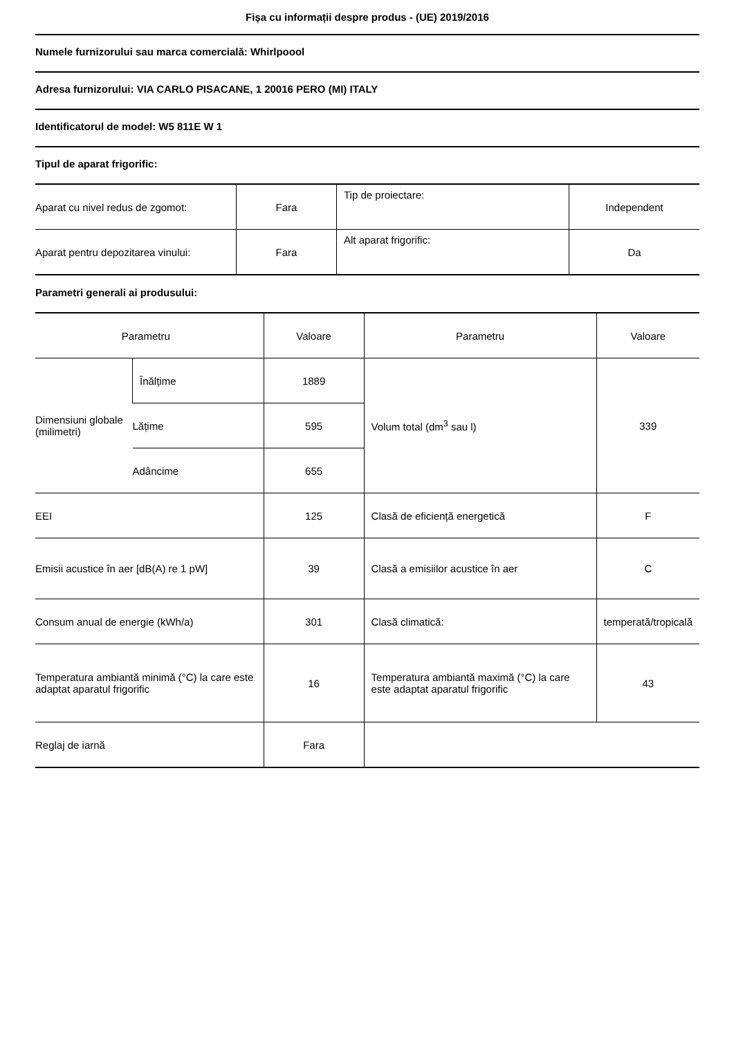Fișa cu informații despre produs - (UE) 2019/2016
Numele furnizorului sau marca comercială: Whirlpoool
Adresa furnizorului: VIA CARLO PISACANE, 1 20016 PERO (MI) ITALY
Identificatorul de model: W5 811E W 1
Tipul de aparat frigorific:
| Aparat cu nivel redus de zgomot: | Fara | Tip de proiectare: | Independent |
| Aparat pentru depozitarea vinului: | Fara | Alt aparat frigorific: | Da |
Parametri generali ai produsului:
| Parametru | | Valoare | Parametru | Valoare |
| --- | --- | --- | --- | --- |
| Dimensiuni globale (milimetri) | Înălțime | 1889 | Volum total (dm<sup>3</sup> sau l) | 339 |
| | Lățime | 595 | | |
| | Adâncime | 655 | | |
| EEI | | 125 | Clasă de eficiență energetică | F |
| Emisii acustice în aer [dB(A) re 1 pW] | | 39 | Clasă a emisiilor acustice în aer | C |
| Consum anual de energie (kWh/a) | | 301 | Clasă climatică: | temperată/tropicală |
| Temperatura ambiantă minimă (°C) la care este adaptat aparatul frigorific | | 16 | Temperatura ambiantă maximă (°C) la care este adaptat aparatul frigorific | 43 |
| Reglaj de iarnă | | Fara | | |